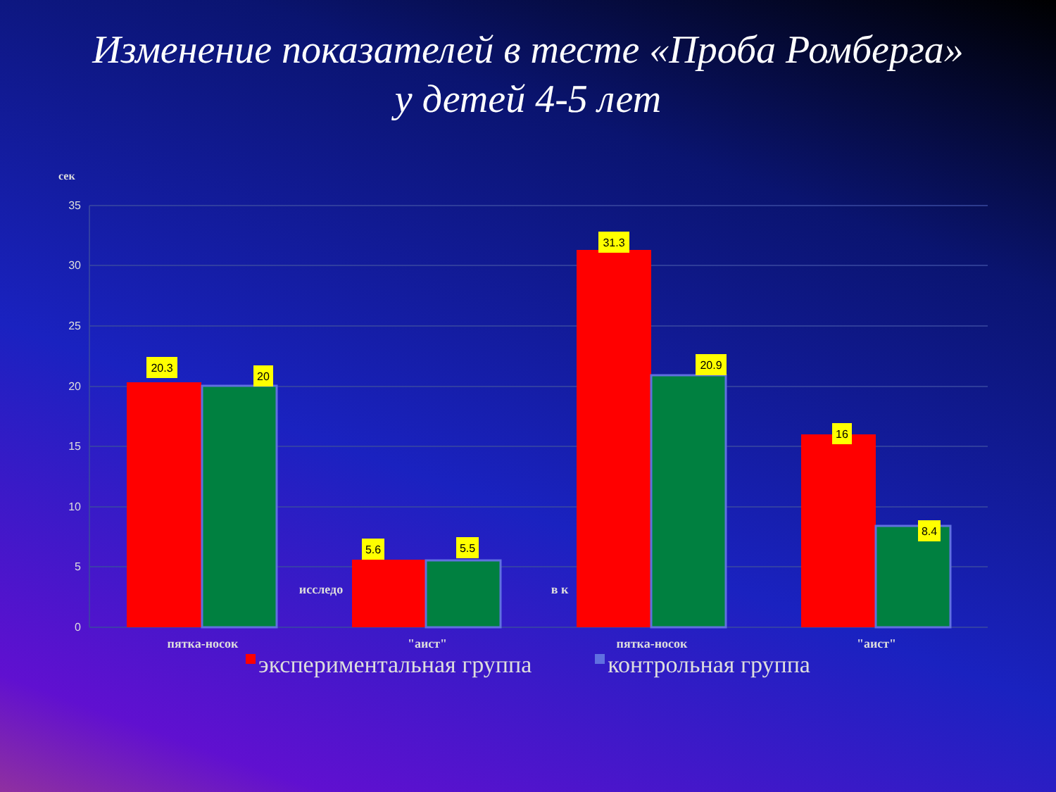Изменение показателей в тесте «Проба Ромберга»
у детей 4-5 лет
сек
35
30
25
20
15
10
5
0
20.3
20
5.6
5.5
31.3
20.9
16
8.4
пятка-носок
"аист"
пятка-носок
"аист"
исследо
в к
экспериментальная группа контрольная группа